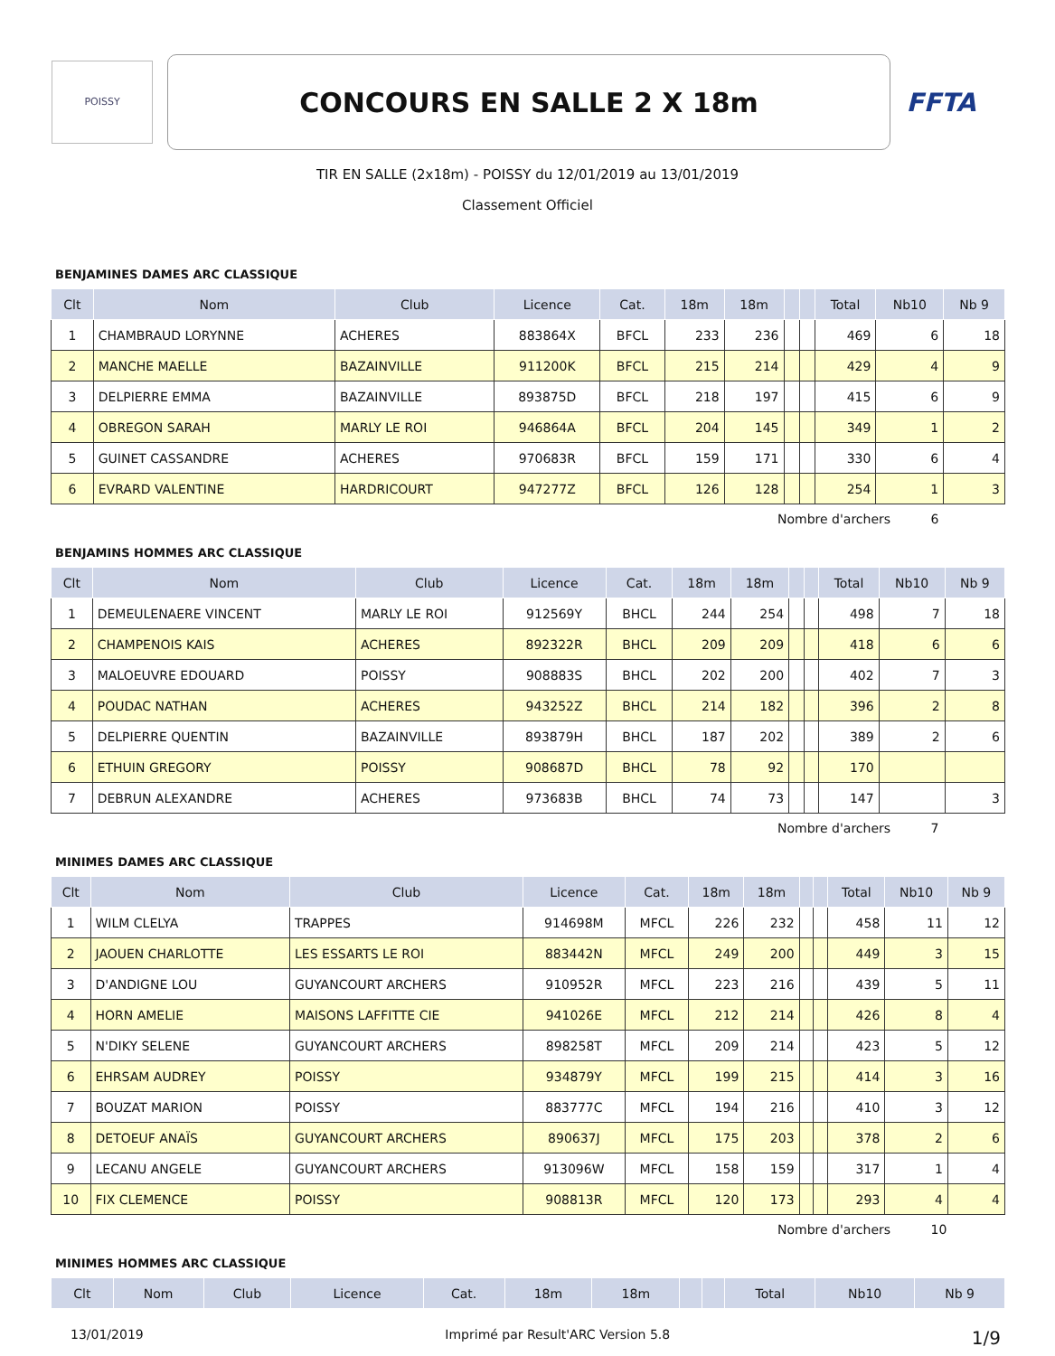POISSY
CONCOURS EN SALLE 2 X 18m
FFTA
TIR EN SALLE (2x18m) - POISSY du 12/01/2019 au 13/01/2019
Classement Officiel
BENJAMINES DAMES ARC CLASSIQUE
| Clt | Nom | Club | Licence | Cat. | 18m | 18m | | | Total | Nb10 | Nb 9 |
| --- | --- | --- | --- | --- | --- | --- | --- | --- | --- | --- | --- |
| 1 | CHAMBRAUD LORYNNE | ACHERES | 883864X | BFCL | 233 | 236 | | | 469 | 6 | 18 |
| 2 | MANCHE MAELLE | BAZAINVILLE | 911200K | BFCL | 215 | 214 | | | 429 | 4 | 9 |
| 3 | DELPIERRE EMMA | BAZAINVILLE | 893875D | BFCL | 218 | 197 | | | 415 | 6 | 9 |
| 4 | OBREGON SARAH | MARLY LE ROI | 946864A | BFCL | 204 | 145 | | | 349 | 1 | 2 |
| 5 | GUINET CASSANDRE | ACHERES | 970683R | BFCL | 159 | 171 | | | 330 | 6 | 4 |
| 6 | EVRARD VALENTINE | HARDRICOURT | 947277Z | BFCL | 126 | 128 | | | 254 | 1 | 3 |
Nombre d'archers 6
BENJAMINS HOMMES ARC CLASSIQUE
| Clt | Nom | Club | Licence | Cat. | 18m | 18m | | | Total | Nb10 | Nb 9 |
| --- | --- | --- | --- | --- | --- | --- | --- | --- | --- | --- | --- |
| 1 | DEMEULENAERE VINCENT | MARLY LE ROI | 912569Y | BHCL | 244 | 254 | | | 498 | 7 | 18 |
| 2 | CHAMPENOIS KAIS | ACHERES | 892322R | BHCL | 209 | 209 | | | 418 | 6 | 6 |
| 3 | MALOEUVRE EDOUARD | POISSY | 908883S | BHCL | 202 | 200 | | | 402 | 7 | 3 |
| 4 | POUDAC NATHAN | ACHERES | 943252Z | BHCL | 214 | 182 | | | 396 | 2 | 8 |
| 5 | DELPIERRE QUENTIN | BAZAINVILLE | 893879H | BHCL | 187 | 202 | | | 389 | 2 | 6 |
| 6 | ETHUIN GREGORY | POISSY | 908687D | BHCL | 78 | 92 | | | 170 | | |
| 7 | DEBRUN ALEXANDRE | ACHERES | 973683B | BHCL | 74 | 73 | | | 147 | | 3 |
Nombre d'archers 7
MINIMES DAMES ARC CLASSIQUE
| Clt | Nom | Club | Licence | Cat. | 18m | 18m | | | Total | Nb10 | Nb 9 |
| --- | --- | --- | --- | --- | --- | --- | --- | --- | --- | --- | --- |
| 1 | WILM CLELYA | TRAPPES | 914698M | MFCL | 226 | 232 | | | 458 | 11 | 12 |
| 2 | JAOUEN CHARLOTTE | LES ESSARTS LE ROI | 883442N | MFCL | 249 | 200 | | | 449 | 3 | 15 |
| 3 | D'ANDIGNE LOU | GUYANCOURT ARCHERS | 910952R | MFCL | 223 | 216 | | | 439 | 5 | 11 |
| 4 | HORN AMELIE | MAISONS LAFFITTE CIE | 941026E | MFCL | 212 | 214 | | | 426 | 8 | 4 |
| 5 | N'DIKY SELENE | GUYANCOURT ARCHERS | 898258T | MFCL | 209 | 214 | | | 423 | 5 | 12 |
| 6 | EHRSAM AUDREY | POISSY | 934879Y | MFCL | 199 | 215 | | | 414 | 3 | 16 |
| 7 | BOUZAT MARION | POISSY | 883777C | MFCL | 194 | 216 | | | 410 | 3 | 12 |
| 8 | DETOEUF ANAÏS | GUYANCOURT ARCHERS | 890637J | MFCL | 175 | 203 | | | 378 | 2 | 6 |
| 9 | LECANU ANGELE | GUYANCOURT ARCHERS | 913096W | MFCL | 158 | 159 | | | 317 | 1 | 4 |
| 10 | FIX CLEMENCE | POISSY | 908813R | MFCL | 120 | 173 | | | 293 | 4 | 4 |
Nombre d'archers 10
MINIMES HOMMES ARC CLASSIQUE
| Clt | Nom | Club | Licence | Cat. | 18m | 18m | | | Total | Nb10 | Nb 9 |
| --- | --- | --- | --- | --- | --- | --- | --- | --- | --- | --- | --- |
13/01/2019 Imprimé par Result'ARC Version 5.8 1/9